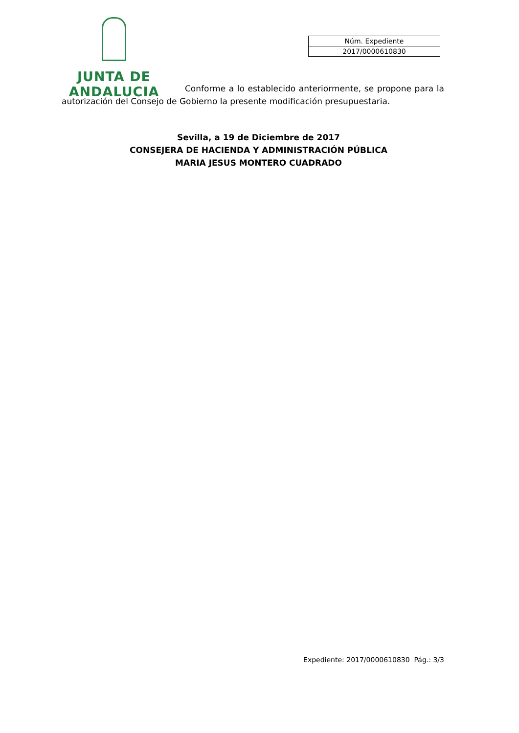JUNTA DE ANDALUCIA
| Núm. Expediente |
| 2017/0000610830 |
Conforme a lo establecido anteriormente, se propone para la autorización del Consejo de Gobierno la presente modificación presupuestaria.
Sevilla, a 19 de Diciembre de 2017
CONSEJERA DE HACIENDA Y ADMINISTRACIÓN PÚBLICA
MARIA JESUS MONTERO CUADRADO
Expediente: 2017/0000610830 Pág.: 3/3